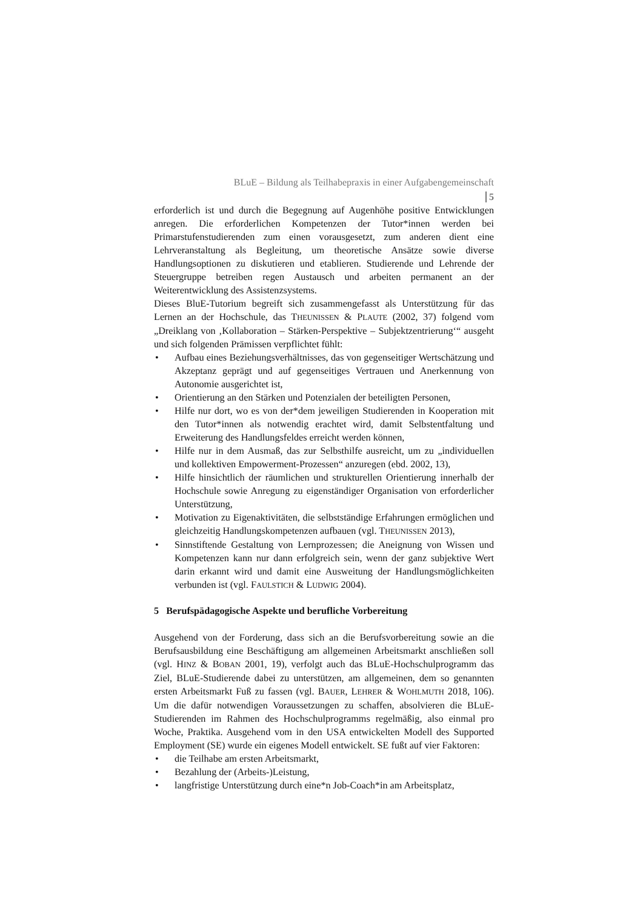BLuE – Bildung als Teilhabepraxis in einer Aufgabengemeinschaft
5
erforderlich ist und durch die Begegnung auf Augenhöhe positive Entwicklungen anregen. Die erforderlichen Kompetenzen der Tutor*innen werden bei Primarstufenstudierenden zum einen vorausgesetzt, zum anderen dient eine Lehrveranstaltung als Begleitung, um theoretische Ansätze sowie diverse Handlungsoptionen zu diskutieren und etablieren. Studierende und Lehrende der Steuergruppe betreiben regen Austausch und arbeiten permanent an der Weiterentwicklung des Assistenzsystems.
Dieses BluE-Tutorium begreift sich zusammengefasst als Unterstützung für das Lernen an der Hochschule, das THEUNISSEN & PLAUTE (2002, 37) folgend vom „Dreiklang von ‚Kollaboration – Stärken-Perspektive – Subjektzentrierung‘“ ausgeht und sich folgenden Prämissen verpflichtet fühlt:
• Aufbau eines Beziehungsverhältnisses, das von gegenseitiger Wertschätzung und Akzeptanz geprägt und auf gegenseitiges Vertrauen und Anerkennung von Autonomie ausgerichtet ist,
• Orientierung an den Stärken und Potenzialen der beteiligten Personen,
• Hilfe nur dort, wo es von der*dem jeweiligen Studierenden in Kooperation mit den Tutor*innen als notwendig erachtet wird, damit Selbstentfaltung und Erweiterung des Handlungsfeldes erreicht werden können,
• Hilfe nur in dem Ausmaß, das zur Selbsthilfe ausreicht, um zu „individuellen und kollektiven Empowerment-Prozessen“ anzuregen (ebd. 2002, 13),
• Hilfe hinsichtlich der räumlichen und strukturellen Orientierung innerhalb der Hochschule sowie Anregung zu eigenständiger Organisation von erforderlicher Unterstützung,
• Motivation zu Eigenaktivitäten, die selbstständige Erfahrungen ermöglichen und gleichzeitig Handlungskompetenzen aufbauen (vgl. THEUNISSEN 2013),
• Sinnstiftende Gestaltung von Lernprozessen; die Aneignung von Wissen und Kompetenzen kann nur dann erfolgreich sein, wenn der ganz subjektive Wert darin erkannt wird und damit eine Ausweitung der Handlungsmöglichkeiten verbunden ist (vgl. FAULSTICH & LUDWIG 2004).
5 Berufspädagogische Aspekte und berufliche Vorbereitung
Ausgehend von der Forderung, dass sich an die Berufsvorbereitung sowie an die Berufsausbildung eine Beschäftigung am allgemeinen Arbeitsmarkt anschließen soll (vgl. HINZ & BOBAN 2001, 19), verfolgt auch das BLuE-Hochschulprogramm das Ziel, BLuE-Studierende dabei zu unterstützen, am allgemeinen, dem so genannten ersten Arbeitsmarkt Fuß zu fassen (vgl. BAUER, LEHRER & WOHLMUTH 2018, 106). Um die dafür notwendigen Voraussetzungen zu schaffen, absolvieren die BLuE-Studierenden im Rahmen des Hochschulprogramms regelmäßig, also einmal pro Woche, Praktika. Ausgehend vom in den USA entwickelten Modell des Supported Employment (SE) wurde ein eigenes Modell entwickelt. SE fußt auf vier Faktoren:
• die Teilhabe am ersten Arbeitsmarkt,
• Bezahlung der (Arbeits-)Leistung,
• langfristige Unterstützung durch eine*n Job-Coach*in am Arbeitsplatz,